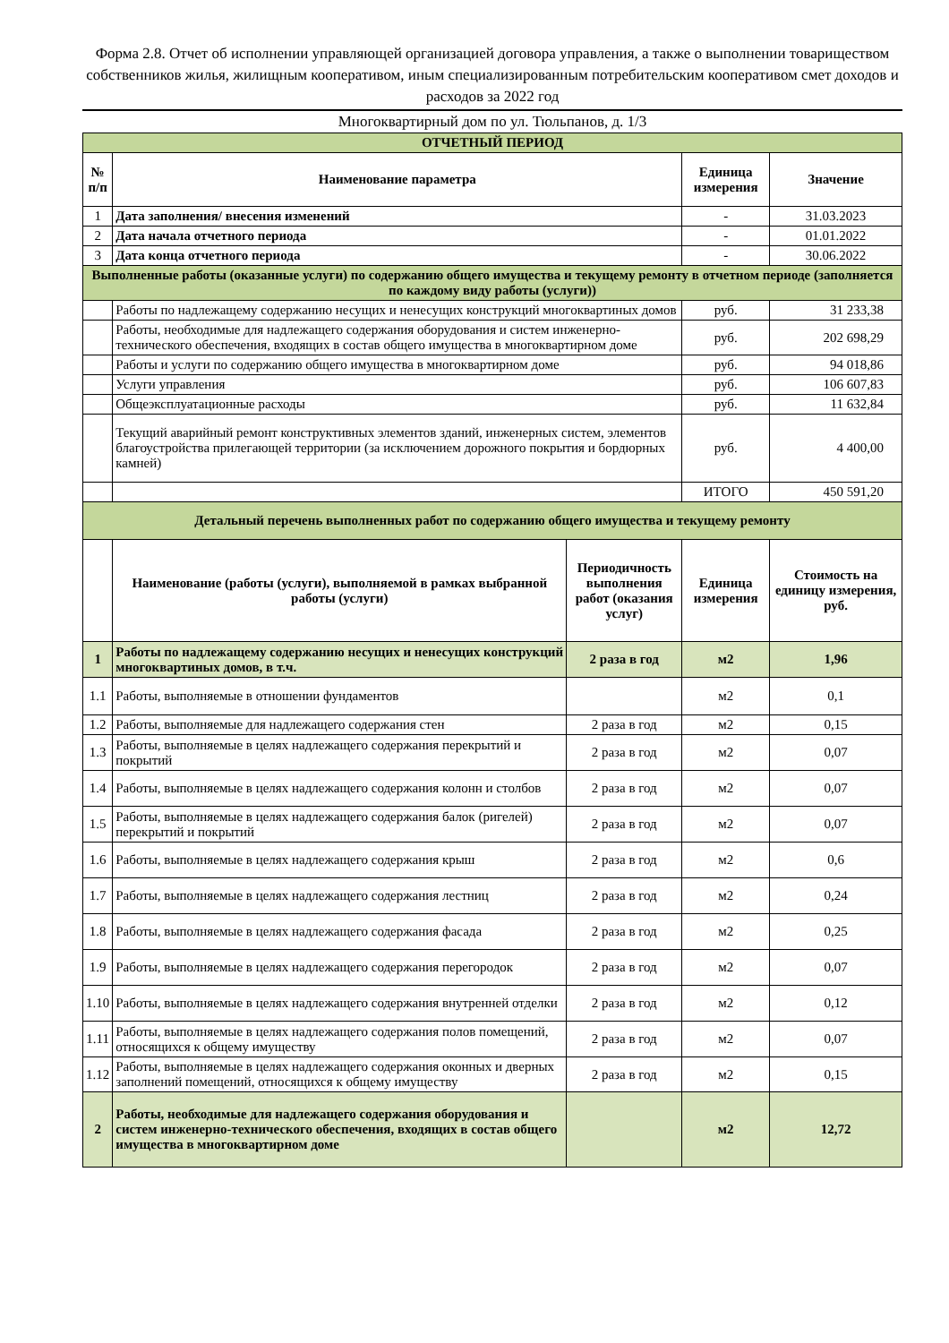Форма 2.8. Отчет об исполнении управляющей организацией договора управления, а также о выполнении товариществом собственников жилья, жилищным кооперативом, иным специализированным потребительским кооперативом смет доходов и расходов за 2022 год
Многоквартирный дом по ул. Тюльпанов, д. 1/3
| ОТЧЕТНЫЙ ПЕРИОД | | | | |
| № п/п | Наименование параметра | | Единица измерения | Значение |
| 1 | Дата заполнения/ внесения изменений | | - | 31.03.2023 |
| 2 | Дата начала отчетного периода | | - | 01.01.2022 |
| 3 | Дата конца отчетного периода | | - | 30.06.2022 |
| Выполненные работы (оказанные услуги) по содержанию общего имущества и текущему ремонту в отчетном периоде (заполняется по каждому виду работы (услуги)) | | | | |
| | Работы по надлежащему содержанию несущих и ненесущих конструкций многоквартиных домов | | руб. | 31 233,38 |
| | Работы, необходимые для надлежащего содержания оборудования и систем инженерно-технического обеспечения, входящих в состав общего имущества в многоквартирном доме | | руб. | 202 698,29 |
| | Работы и услуги по содержанию общего имущества в многоквартирном доме | | руб. | 94 018,86 |
| | Услуги управления | | руб. | 106 607,83 |
| | Общеэксплуатационные расходы | | руб. | 11 632,84 |
| | Текущий аварийный ремонт конструктивных элементов зданий, инженерных систем, элементов благоустройства прилегающей территории (за исключением дорожного покрытия и бордюрных камней) | | руб. | 4 400,00 |
| | | | ИТОГО | 450 591,20 |
| Детальный перечень выполненных работ по содержанию общего имущества и текущему ремонту | | | | |
| | Наименование (работы (услуги), выполняемой в рамках выбранной работы (услуги) | Периодичность выполнения работ (оказания услуг) | Единица измерения | Стоимость на единицу измерения, руб. |
| 1 | Работы по надлежащему содержанию несущих и ненесущих конструкций многоквартиных домов, в т.ч. | 2 раза в год | м2 | 1,96 |
| 1.1 | Работы, выполняемые в отношении фундаментов | | м2 | 0,1 |
| 1.2 | Работы, выполняемые для надлежащего содержания стен | 2 раза в год | м2 | 0,15 |
| 1.3 | Работы, выполняемые в целях надлежащего содержания перекрытий и покрытий | 2 раза в год | м2 | 0,07 |
| 1.4 | Работы, выполняемые в целях надлежащего содержания колонн и столбов | 2 раза в год | м2 | 0,07 |
| 1.5 | Работы, выполняемые в целях надлежащего содержания балок (ригелей) перекрытий и покрытий | 2 раза в год | м2 | 0,07 |
| 1.6 | Работы, выполняемые в целях надлежащего содержания крыш | 2 раза в год | м2 | 0,6 |
| 1.7 | Работы, выполняемые в целях надлежащего содержания лестниц | 2 раза в год | м2 | 0,24 |
| 1.8 | Работы, выполняемые в целях надлежащего содержания фасада | 2 раза в год | м2 | 0,25 |
| 1.9 | Работы, выполняемые в целях надлежащего содержания перегородок | 2 раза в год | м2 | 0,07 |
| 1.10 | Работы, выполняемые в целях надлежащего содержания внутренней отделки | 2 раза в год | м2 | 0,12 |
| 1.11 | Работы, выполняемые в целях надлежащего содержания полов помещений, относящихся к общему имуществу | 2 раза в год | м2 | 0,07 |
| 1.12 | Работы, выполняемые в целях надлежащего содержания оконных и дверных заполнений помещений, относящихся к общему имуществу | 2 раза в год | м2 | 0,15 |
| 2 | Работы, необходимые для надлежащего содержания оборудования и систем инженерно-технического обеспечения, входящих в состав общего имущества в многоквартирном доме | | м2 | 12,72 |